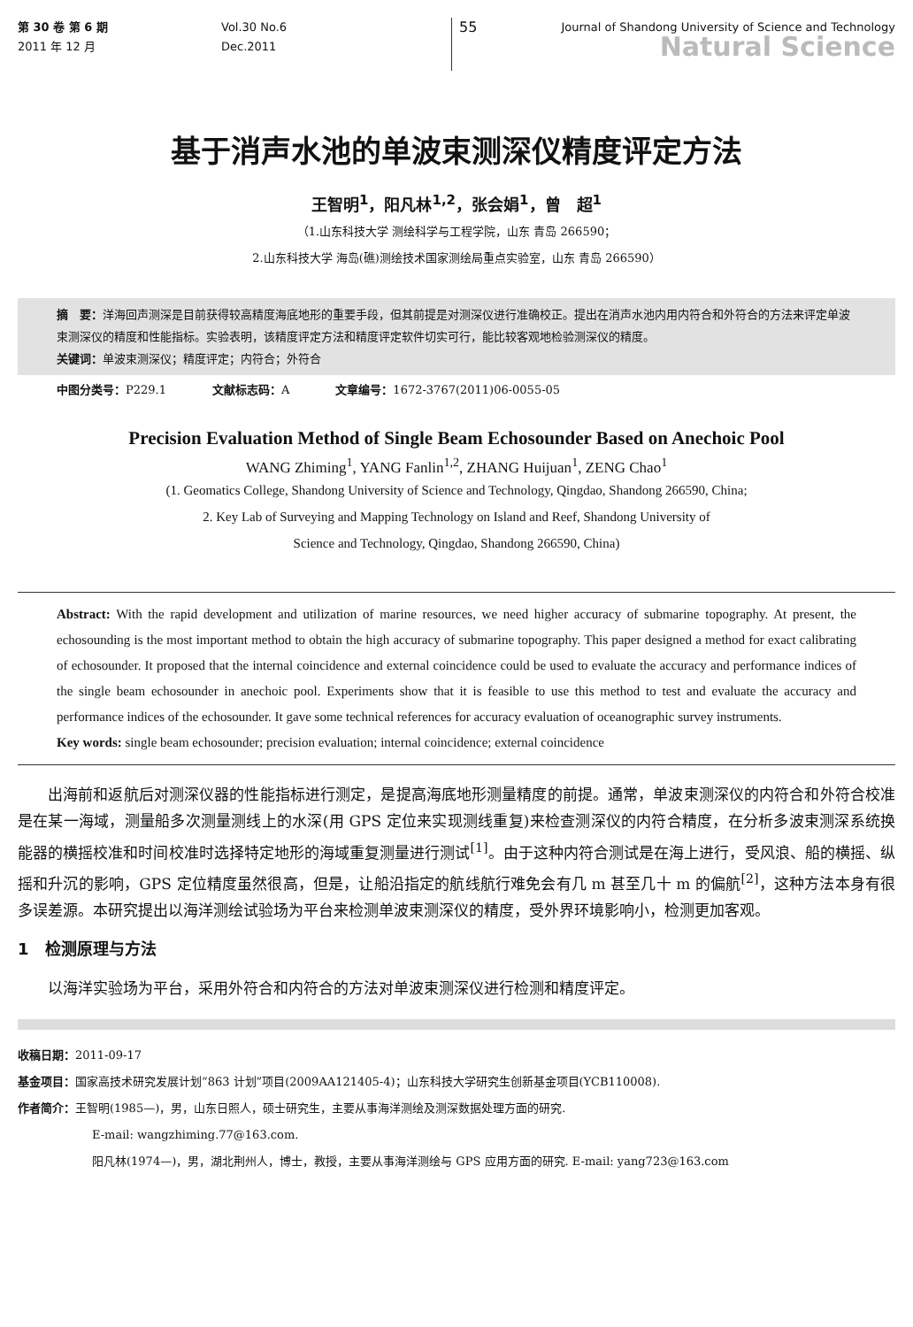第 30 卷 第 6 期
2011 年 12 月
Vol.30 No.6
Dec.2011
55
Journal of Shandong University of Science and Technology
Natural Science
基于消声水池的单波束测深仪精度评定方法
王智明<sup>1</sup>，阳凡林<sup>1,2</sup>，张会娟<sup>1</sup>，曾　超<sup>1</sup>
（1.山东科技大学 测绘科学与工程学院，山东 青岛 266590；
2.山东科技大学 海岛(礁)测绘技术国家测绘局重点实验室，山东 青岛 266590）
摘　要：洋海回声测深是目前获得较高精度海底地形的重要手段，但其前提是对测深仪进行准确校正。提出在消声水池内用内符合和外符合的方法来评定单波束测深仪的精度和性能指标。实验表明，该精度评定方法和精度评定软件切实可行，能比较客观地检验测深仪的精度。
关键词：单波束测深仪；精度评定；内符合；外符合
中图分类号：P229.1　　　　文献标志码：A　　　　文章编号：1672-3767(2011)06-0055-05
Precision Evaluation Method of Single Beam Echosounder Based on Anechoic Pool
WANG Zhiming<sup>1</sup>, YANG Fanlin<sup>1,2</sup>, ZHANG Huijuan<sup>1</sup>, ZENG Chao<sup>1</sup>
(1. Geomatics College, Shandong University of Science and Technology, Qingdao, Shandong 266590, China;
2. Key Lab of Surveying and Mapping Technology on Island and Reef, Shandong University of
Science and Technology, Qingdao, Shandong 266590, China)
Abstract: With the rapid development and utilization of marine resources, we need higher accuracy of submarine topography. At present, the echosounding is the most important method to obtain the high accuracy of submarine topography. This paper designed a method for exact calibrating of echosounder. It proposed that the internal coincidence and external coincidence could be used to evaluate the accuracy and performance indices of the single beam echosounder in anechoic pool. Experiments show that it is feasible to use this method to test and evaluate the accuracy and performance indices of the echosounder. It gave some technical references for accuracy evaluation of oceanographic survey instruments.
Key words: single beam echosounder; precision evaluation; internal coincidence; external coincidence
出海前和返航后对测深仪器的性能指标进行测定，是提高海底地形测量精度的前提。通常，单波束测深仪的内符合和外符合校准是在某一海域，测量船多次测量测线上的水深(用 GPS 定位来实现测线重复)来检查测深仪的内符合精度，在分析多波束测深系统换能器的横摇校准和时间校准时选择特定地形的海域重复测量进行测试<sup>[1]</sup>。由于这种内符合测试是在海上进行，受风浪、船的横摇、纵摇和升沉的影响，GPS 定位精度虽然很高，但是，让船沿指定的航线航行难免会有几 m 甚至几十 m 的偏航<sup>[2]</sup>，这种方法本身有很多误差源。本研究提出以海洋测绘试验场为平台来检测单波束测深仪的精度，受外界环境影响小，检测更加客观。
1　检测原理与方法
以海洋实验场为平台，采用外符合和内符合的方法对单波束测深仪进行检测和精度评定。
收稿日期：2011-09-17
基金项目：国家高技术研究发展计划“863 计划”项目(2009AA121405-4)；山东科技大学研究生创新基金项目(YCB110008).
作者简介：王智明(1985—)，男，山东日照人，硕士研究生，主要从事海洋测绘及测深数据处理方面的研究.
E-mail: wangzhiming.77@163.com.
阳凡林(1974—)，男，湖北荆州人，博士，教授，主要从事海洋测绘与 GPS 应用方面的研究. E-mail: yang723@163.com